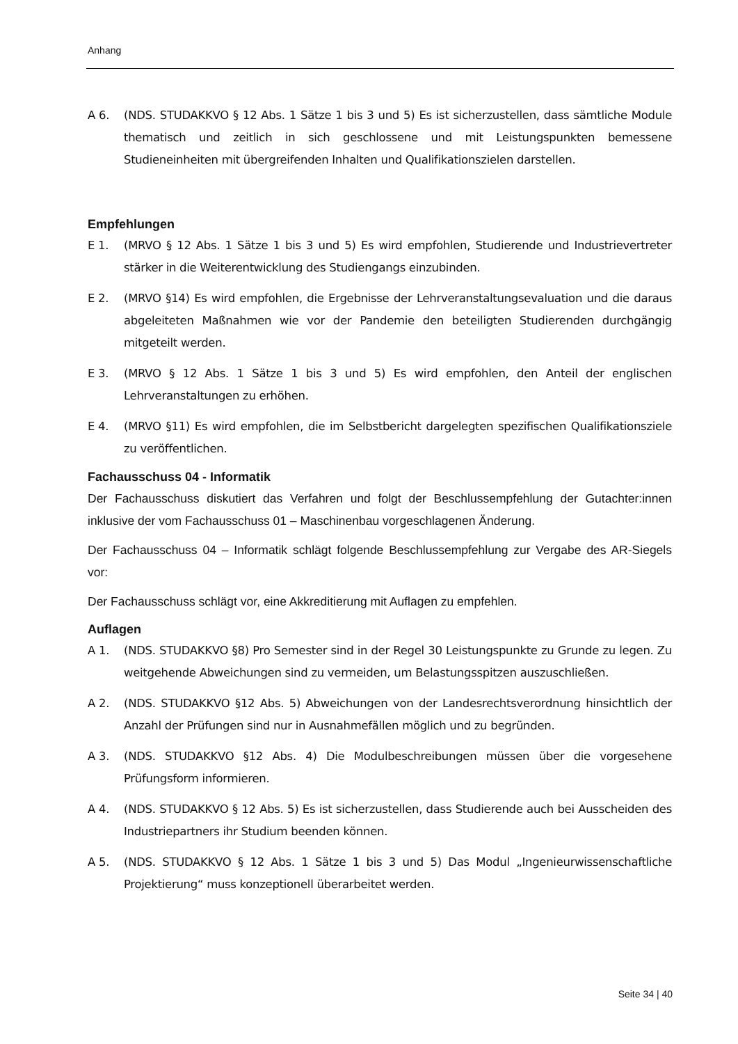Anhang
A 6. (NDS. STUDAKKVO § 12 Abs. 1 Sätze 1 bis 3 und 5) Es ist sicherzustellen, dass sämtliche Module thematisch und zeitlich in sich geschlossene und mit Leistungspunkten bemessene Studieneinheiten mit übergreifenden Inhalten und Qualifikationszielen darstellen.
Empfehlungen
E 1. (MRVO § 12 Abs. 1 Sätze 1 bis 3 und 5) Es wird empfohlen, Studierende und Industrievertreter stärker in die Weiterentwicklung des Studiengangs einzubinden.
E 2. (MRVO §14) Es wird empfohlen, die Ergebnisse der Lehrveranstaltungsevaluation und die daraus abgeleiteten Maßnahmen wie vor der Pandemie den beteiligten Studierenden durchgängig mitgeteilt werden.
E 3. (MRVO § 12 Abs. 1 Sätze 1 bis 3 und 5) Es wird empfohlen, den Anteil der englischen Lehrveranstaltungen zu erhöhen.
E 4. (MRVO §11) Es wird empfohlen, die im Selbstbericht dargelegten spezifischen Qualifikationsziele zu veröffentlichen.
Fachausschuss 04 - Informatik
Der Fachausschuss diskutiert das Verfahren und folgt der Beschlussempfehlung der Gutachter:innen inklusive der vom Fachausschuss 01 – Maschinenbau vorgeschlagenen Änderung.
Der Fachausschuss 04 – Informatik schlägt folgende Beschlussempfehlung zur Vergabe des AR-Siegels vor:
Der Fachausschuss schlägt vor, eine Akkreditierung mit Auflagen zu empfehlen.
Auflagen
A 1. (NDS. STUDAKKVO §8) Pro Semester sind in der Regel 30 Leistungspunkte zu Grunde zu legen. Zu weitgehende Abweichungen sind zu vermeiden, um Belastungsspitzen auszuschließen.
A 2. (NDS. STUDAKKVO §12 Abs. 5) Abweichungen von der Landesrechtsverordnung hinsichtlich der Anzahl der Prüfungen sind nur in Ausnahmefällen möglich und zu begründen.
A 3. (NDS. STUDAKKVO §12 Abs. 4) Die Modulbeschreibungen müssen über die vorgesehene Prüfungsform informieren.
A 4. (NDS. STUDAKKVO § 12 Abs. 5) Es ist sicherzustellen, dass Studierende auch bei Ausscheiden des Industriepartners ihr Studium beenden können.
A 5. (NDS. STUDAKKVO § 12 Abs. 1 Sätze 1 bis 3 und 5) Das Modul „Ingenieurwissenschaftliche Projektierung“ muss konzeptionell überarbeitet werden.
Seite 34 | 40